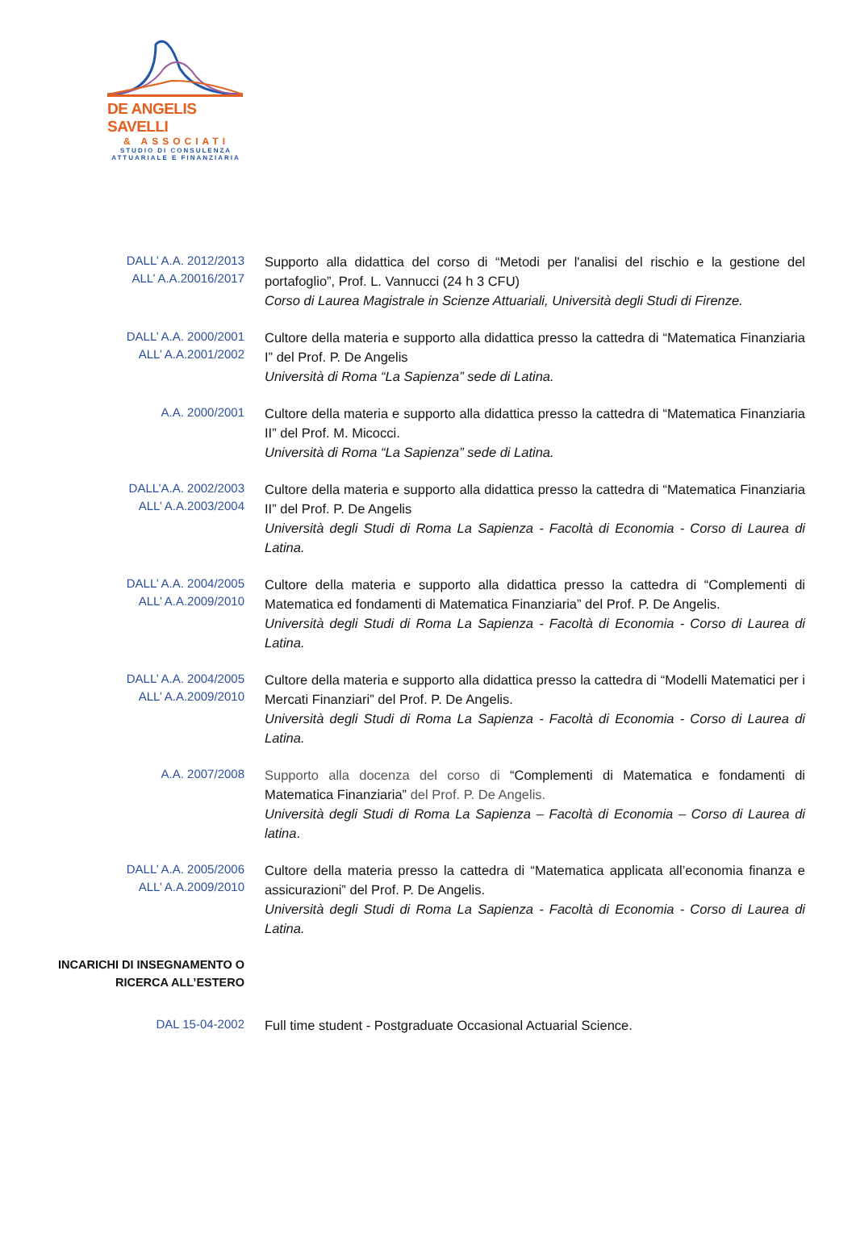DE ANGELIS SAVELLI
& ASSOCIATI
STUDIO DI CONSULENZA
ATTUARIALE E FINANZIARIA
DALL’ A.A. 2012/2013
ALL’ A.A.20016/2017
Supporto alla didattica del corso di “Metodi per l'analisi del rischio e la gestione del portafoglio”, Prof. L. Vannucci (24 h 3 CFU)
Corso di Laurea Magistrale in Scienze Attuariali, Università degli Studi di Firenze.
DALL’ A.A. 2000/2001
ALL’ A.A.2001/2002
Cultore della materia e supporto alla didattica presso la cattedra di “Matematica Finanziaria I” del Prof. P. De Angelis
Università di Roma “La Sapienza” sede di Latina.
A.A. 2000/2001
Cultore della materia e supporto alla didattica presso la cattedra di “Matematica Finanziaria II” del Prof. M. Micocci.
Università di Roma “La Sapienza” sede di Latina.
DALL’A.A. 2002/2003
ALL’ A.A.2003/2004
Cultore della materia e supporto alla didattica presso la cattedra di “Matematica Finanziaria II” del Prof. P. De Angelis
Università degli Studi di Roma La Sapienza - Facoltà di Economia - Corso di Laurea di Latina.
DALL’ A.A. 2004/2005
ALL’ A.A.2009/2010
Cultore della materia e supporto alla didattica presso la cattedra di “Complementi di Matematica ed fondamenti di Matematica Finanziaria” del Prof. P. De Angelis.
Università degli Studi di Roma La Sapienza - Facoltà di Economia - Corso di Laurea di Latina.
DALL’ A.A. 2004/2005
ALL’ A.A.2009/2010
Cultore della materia e supporto alla didattica presso la cattedra di “Modelli Matematici per i Mercati Finanziari” del Prof. P. De Angelis.
Università degli Studi di Roma La Sapienza - Facoltà di Economia - Corso di Laurea di Latina.
A.A. 2007/2008
Supporto alla docenza del corso di “Complementi di Matematica e fondamenti di Matematica Finanziaria” del Prof. P. De Angelis.
Università degli Studi di Roma La Sapienza – Facoltà di Economia – Corso di Laurea di latina.
DALL’ A.A. 2005/2006
ALL’ A.A.2009/2010
Cultore della materia presso la cattedra di “Matematica applicata all’economia finanza e assicurazioni” del Prof. P. De Angelis.
Università degli Studi di Roma La Sapienza - Facoltà di Economia - Corso di Laurea di Latina.
INCARICHI DI INSEGNAMENTO O
RICERCA ALL’ESTERO
DAL 15-04-2002
Full time student - Postgraduate Occasional Actuarial Science.